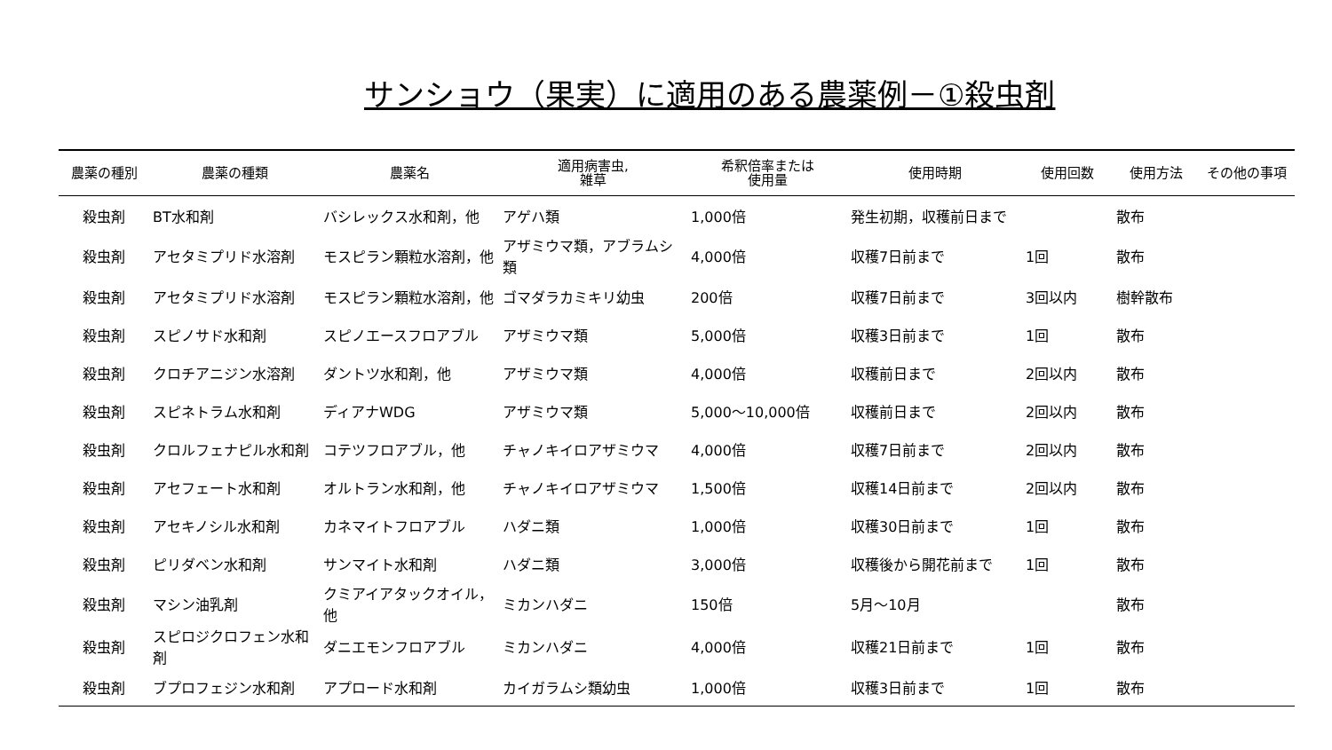サンショウ（果実）に適用のある農薬例－①殺虫剤
| 農薬の種別 | 農薬の種類 | 農薬名 | 適用病害虫, 雑草 | 希釈倍率または 使用量 | 使用時期 | 使用回数 | 使用方法 | その他の事項 |
| --- | --- | --- | --- | --- | --- | --- | --- | --- |
| 殺虫剤 | BT水和剤 | バシレックス水和剤，他 | アゲハ類 | 1,000倍 | 発生初期，収穫前日まで | | 散布 | |
| 殺虫剤 | アセタミプリド水溶剤 | モスピラン顆粒水溶剤，他 | アザミウマ類，アブラムシ類 | 4,000倍 | 収穫7日前まで | 1回 | 散布 | |
| 殺虫剤 | アセタミプリド水溶剤 | モスピラン顆粒水溶剤，他 | ゴマダラカミキリ幼虫 | 200倍 | 収穫7日前まで | 3回以内 | 樹幹散布 | |
| 殺虫剤 | スピノサド水和剤 | スピノエースフロアブル | アザミウマ類 | 5,000倍 | 収穫3日前まで | 1回 | 散布 | |
| 殺虫剤 | クロチアニジン水溶剤 | ダントツ水和剤，他 | アザミウマ類 | 4,000倍 | 収穫前日まで | 2回以内 | 散布 | |
| 殺虫剤 | スピネトラム水和剤 | ディアナWDG | アザミウマ類 | 5,000～10,000倍 | 収穫前日まで | 2回以内 | 散布 | |
| 殺虫剤 | クロルフェナピル水和剤 | コテツフロアブル，他 | チャノキイロアザミウマ | 4,000倍 | 収穫7日前まで | 2回以内 | 散布 | |
| 殺虫剤 | アセフェート水和剤 | オルトラン水和剤，他 | チャノキイロアザミウマ | 1,500倍 | 収穫14日前まで | 2回以内 | 散布 | |
| 殺虫剤 | アセキノシル水和剤 | カネマイトフロアブル | ハダニ類 | 1,000倍 | 収穫30日前まで | 1回 | 散布 | |
| 殺虫剤 | ピリダベン水和剤 | サンマイト水和剤 | ハダニ類 | 3,000倍 | 収穫後から開花前まで | 1回 | 散布 | |
| 殺虫剤 | マシン油乳剤 | クミアイアタックオイル，他 | ミカンハダニ | 150倍 | 5月～10月 | | 散布 | |
| 殺虫剤 | スピロジクロフェン水和剤 | ダニエモンフロアブル | ミカンハダニ | 4,000倍 | 収穫21日前まで | 1回 | 散布 | |
| 殺虫剤 | ブプロフェジン水和剤 | アプロード水和剤 | カイガラムシ類幼虫 | 1,000倍 | 収穫3日前まで | 1回 | 散布 | |